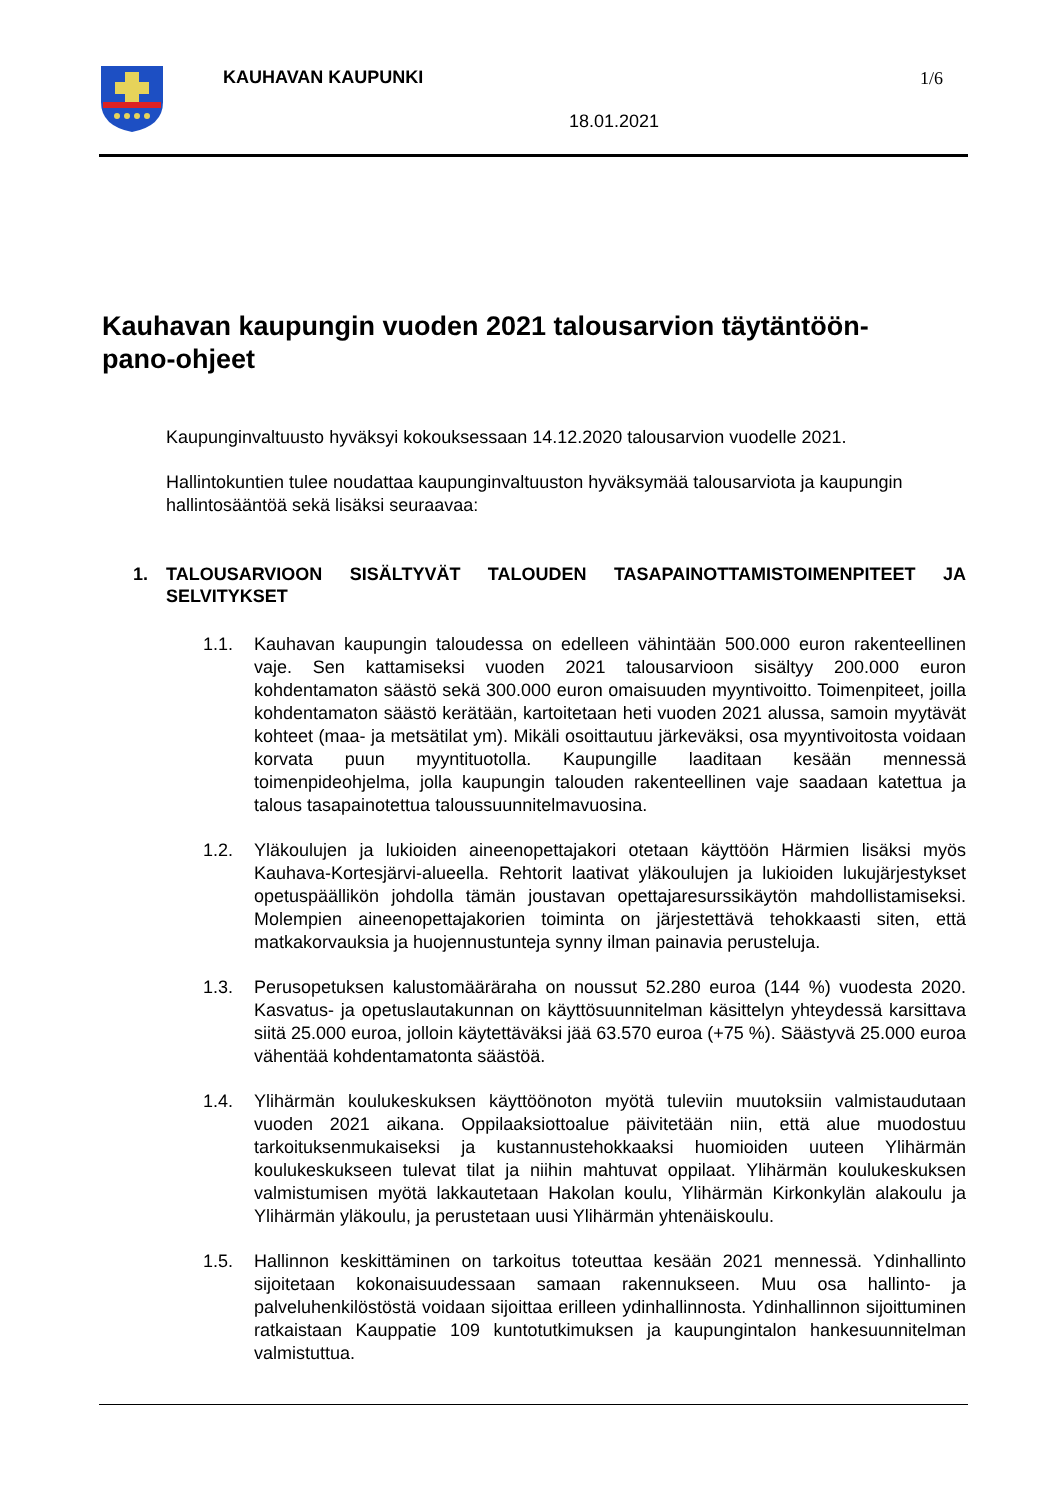KAUHAVAN KAUPUNKI 1/6
18.01.2021
Kauhavan kaupungin vuoden 2021 talousarvion täytäntöön-
pano-ohjeet
Kaupunginvaltuusto hyväksyi kokouksessaan 14.12.2020 talousarvion vuodelle 2021.
Hallintokuntien tulee noudattaa kaupunginvaltuuston hyväksymää talousarviota ja kaupungin hallintosääntöä sekä lisäksi seuraavaa:
1. TALOUSARVIOON SISÄLTYVÄT TALOUDEN TASAPAINOTTAMISTOIMENPITEET JA SELVITYKSET
1.1. Kauhavan kaupungin taloudessa on edelleen vähintään 500.000 euron rakenteellinen vaje. Sen kattamiseksi vuoden 2021 talousarvioon sisältyy 200.000 euron kohdentamaton säästö sekä 300.000 euron omaisuuden myyntivoitto. Toimenpiteet, joilla kohdentamaton säästö kerätään, kartoitetaan heti vuoden 2021 alussa, samoin myytävät kohteet (maa- ja metsätilat ym). Mikäli osoittautuu järkeväksi, osa myyntivoitosta voidaan korvata puun myyntituotolla. Kaupungille laaditaan kesään mennessä toimenpideohjelma, jolla kaupungin talouden rakenteellinen vaje saadaan katettua ja talous tasapainotettua taloussuunnitelmavuosina.
1.2. Yläkoulujen ja lukioiden aineenopettajakori otetaan käyttöön Härmien lisäksi myös Kauhava-Kortesjärvi-alueella. Rehtorit laativat yläkoulujen ja lukioiden lukujärjestykset opetuspäällikön johdolla tämän joustavan opettajaresurssikäytön mahdollistamiseksi. Molempien aineenopettajakorien toiminta on järjestettävä tehokkaasti siten, että matkakorvauksia ja huojennustunteja synny ilman painavia perusteluja.
1.3. Perusopetuksen kalustomääräraha on noussut 52.280 euroa (144 %) vuodesta 2020. Kasvatus- ja opetuslautakunnan on käyttösuunnitelman käsittelyn yhteydessä karsittava siitä 25.000 euroa, jolloin käytettäväksi jää 63.570 euroa (+75 %). Säästyvä 25.000 euroa vähentää kohdentamatonta säästöä.
1.4. Ylihärmän koulukeskuksen käyttöönoton myötä tuleviin muutoksiin valmistaudutaan vuoden 2021 aikana. Oppilaaksiottoalue päivitetään niin, että alue muodostuu tarkoituksenmukaiseksi ja kustannustehokkaaksi huomioiden uuteen Ylihärmän koulukeskukseen tulevat tilat ja niihin mahtuvat oppilaat. Ylihärmän koulukeskuksen valmistumisen myötä lakkautetaan Hakolan koulu, Ylihärmän Kirkonkylän alakoulu ja Ylihärmän yläkoulu, ja perustetaan uusi Ylihärmän yhtenäiskoulu.
1.5. Hallinnon keskittäminen on tarkoitus toteuttaa kesään 2021 mennessä. Ydinhallinto sijoitetaan kokonaisuudessaan samaan rakennukseen. Muu osa hallinto- ja palveluhenkilöstöstä voidaan sijoittaa erilleen ydinhallinnosta. Ydinhallinnon sijoittuminen ratkaistaan Kauppatie 109 kuntotutkimuksen ja kaupungintalon hankesuunnitelman valmistuttua.